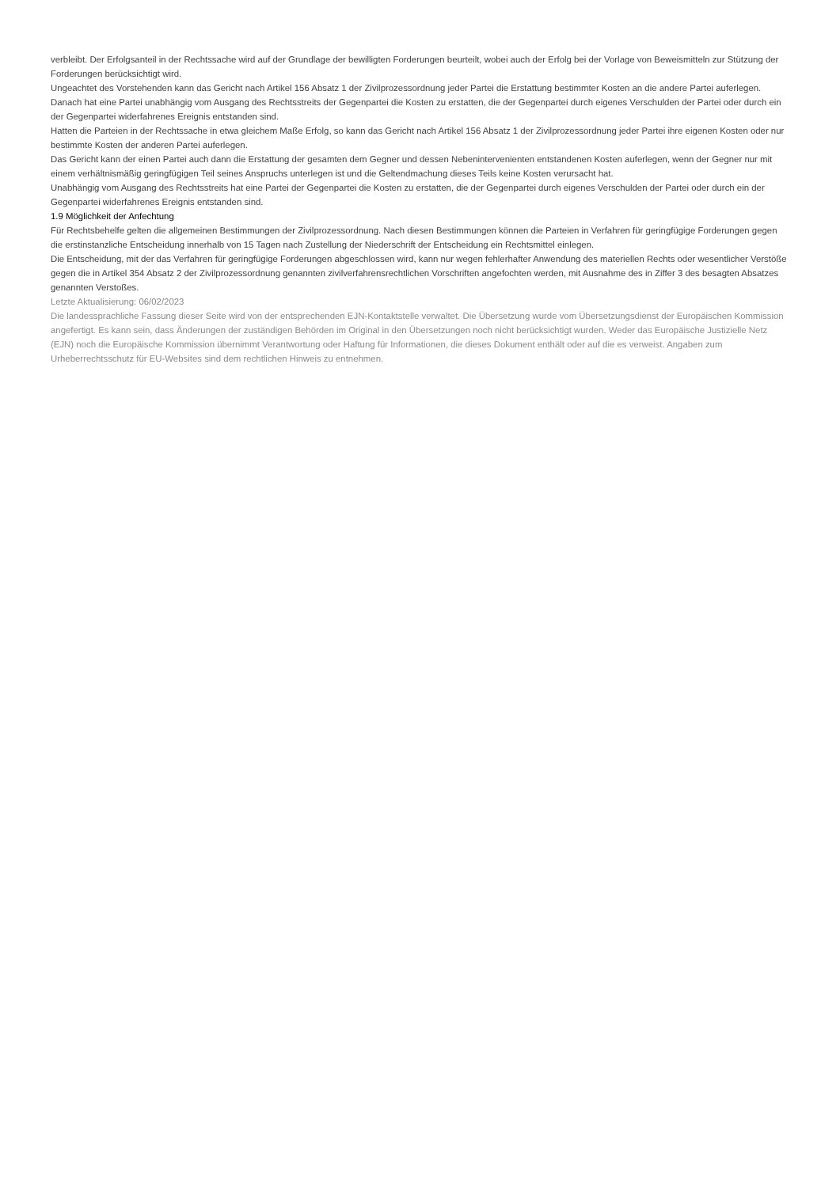verbleibt. Der Erfolgsanteil in der Rechtssache wird auf der Grundlage der bewilligten Forderungen beurteilt, wobei auch der Erfolg bei der Vorlage von Beweismitteln zur Stützung der Forderungen berücksichtigt wird.
Ungeachtet des Vorstehenden kann das Gericht nach Artikel 156 Absatz 1 der Zivilprozessordnung jeder Partei die Erstattung bestimmter Kosten an die andere Partei auferlegen. Danach hat eine Partei unabhängig vom Ausgang des Rechtsstreits der Gegenpartei die Kosten zu erstatten, die der Gegenpartei durch eigenes Verschulden der Partei oder durch ein der Gegenpartei widerfahrenes Ereignis entstanden sind.
Hatten die Parteien in der Rechtssache in etwa gleichem Maße Erfolg, so kann das Gericht nach Artikel 156 Absatz 1 der Zivilprozessordnung jeder Partei ihre eigenen Kosten oder nur bestimmte Kosten der anderen Partei auferlegen.
Das Gericht kann der einen Partei auch dann die Erstattung der gesamten dem Gegner und dessen Nebenintervenienten entstandenen Kosten auferlegen, wenn der Gegner nur mit einem verhältnismäßig geringfügigen Teil seines Anspruchs unterlegen ist und die Geltendmachung dieses Teils keine Kosten verursacht hat.
Unabhängig vom Ausgang des Rechtsstreits hat eine Partei der Gegenpartei die Kosten zu erstatten, die der Gegenpartei durch eigenes Verschulden der Partei oder durch ein der Gegenpartei widerfahrenes Ereignis entstanden sind.
1.9 Möglichkeit der Anfechtung
Für Rechtsbehelfe gelten die allgemeinen Bestimmungen der Zivilprozessordnung. Nach diesen Bestimmungen können die Parteien in Verfahren für geringfügige Forderungen gegen die erstinstanzliche Entscheidung innerhalb von 15 Tagen nach Zustellung der Niederschrift der Entscheidung ein Rechtsmittel einlegen.
Die Entscheidung, mit der das Verfahren für geringfügige Forderungen abgeschlossen wird, kann nur wegen fehlerhafter Anwendung des materiellen Rechts oder wesentlicher Verstöße gegen die in Artikel 354 Absatz 2 der Zivilprozessordnung genannten zivilverfahrensrechtlichen Vorschriften angefochten werden, mit Ausnahme des in Ziffer 3 des besagten Absatzes genannten Verstoßes.
Letzte Aktualisierung: 06/02/2023
Die landessprachliche Fassung dieser Seite wird von der entsprechenden EJN-Kontaktstelle verwaltet. Die Übersetzung wurde vom Übersetzungsdienst der Europäischen Kommission angefertigt. Es kann sein, dass Änderungen der zuständigen Behörden im Original in den Übersetzungen noch nicht berücksichtigt wurden. Weder das Europäische Justizielle Netz (EJN) noch die Europäische Kommission übernimmt Verantwortung oder Haftung für Informationen, die dieses Dokument enthält oder auf die es verweist. Angaben zum Urheberrechtsschutz für EU-Websites sind dem rechtlichen Hinweis zu entnehmen.